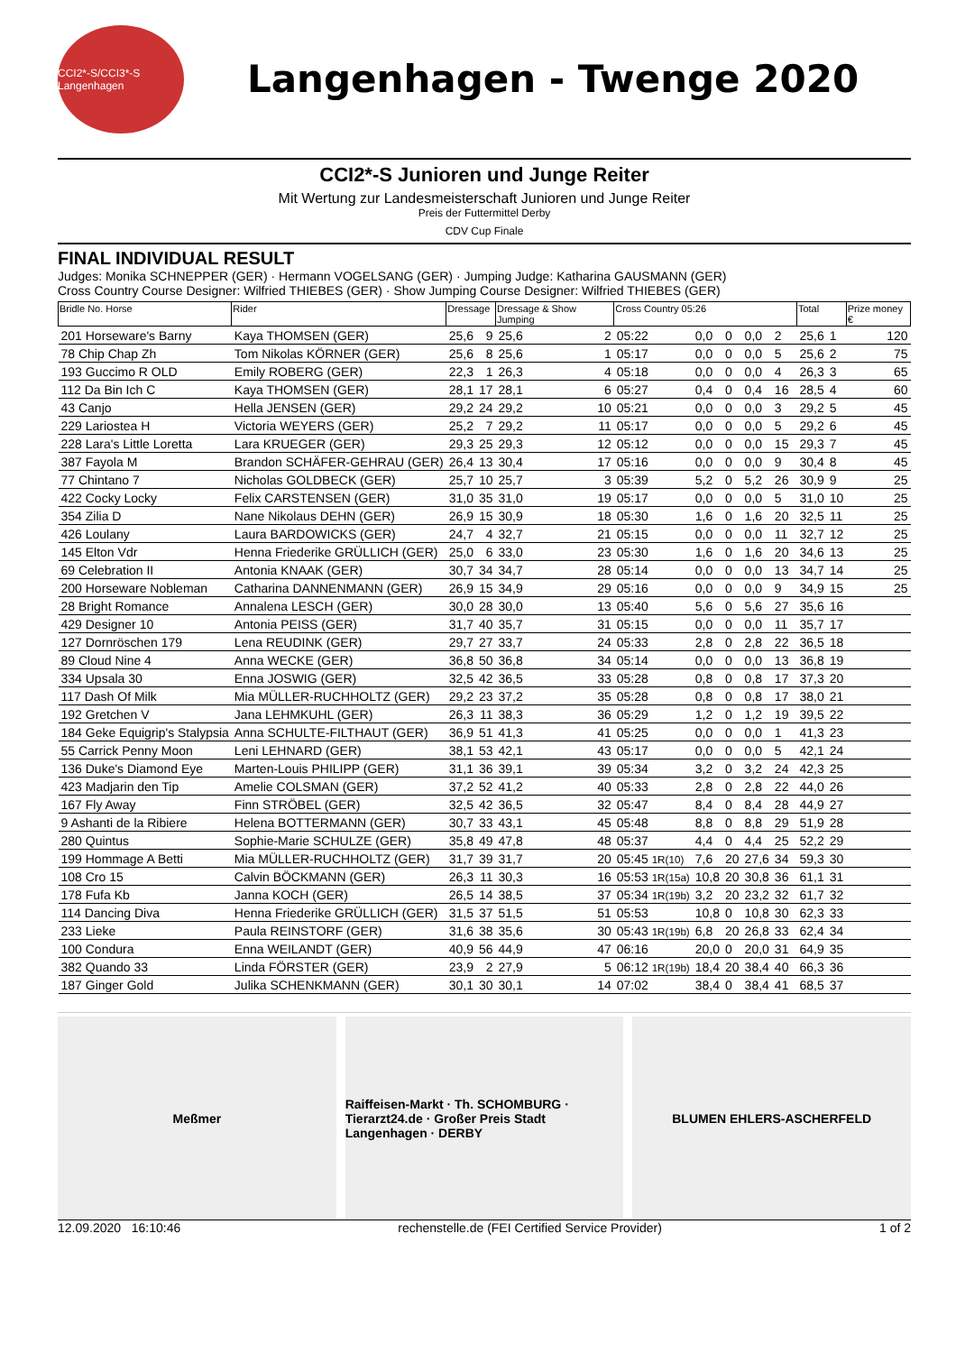CCI2*-S/CCI3*-S Langenhagen
Langenhagen - Twenge 2020
CCI2*-S Junioren und Junge Reiter
Mit Wertung zur Landesmeisterschaft Junioren und Junge Reiter
Preis der Futtermittel Derby
CDV Cup Finale
FINAL INDIVIDUAL RESULT
Judges: Monika SCHNEPPER (GER) · Hermann VOGELSANG (GER) · Jumping Judge: Katharina GAUSMANN (GER)
Cross Country Course Designer: Wilfried THIEBES (GER) · Show Jumping Course Designer: Wilfried THIEBES (GER)
| Bridle No. Horse | Rider | Dressage | | Dressage & Show Jumping | | Cross Country 05:26 | | | | | | Total | | Prize money € |
| --- | --- | --- | --- | --- | --- | --- | --- | --- | --- | --- | --- | --- | --- | --- |
| 201 Horseware's Barny | Kaya THOMSEN (GER) | 25,6 | 9 | 25,6 | 2 | 05:22 | 0,0 | 0 | 0,0 | 2 | | 25,6 | 1 | 120 |
| 78 Chip Chap Zh | Tom Nikolas KÖRNER (GER) | 25,6 | 8 | 25,6 | 1 | 05:17 | 0,0 | 0 | 0,0 | 5 | | 25,6 | 2 | 75 |
| 193 Guccimo R OLD | Emily ROBERG (GER) | 22,3 | 1 | 26,3 | 4 | 05:18 | 0,0 | 0 | 0,0 | 4 | | 26,3 | 3 | 65 |
| 112 Da Bin Ich C | Kaya THOMSEN (GER) | 28,1 | 17 | 28,1 | 6 | 05:27 | 0,4 | 0 | 0,4 | 16 | | 28,5 | 4 | 60 |
| 43 Canjo | Hella JENSEN (GER) | 29,2 | 24 | 29,2 | 10 | 05:21 | 0,0 | 0 | 0,0 | 3 | | 29,2 | 5 | 45 |
| 229 Lariostea H | Victoria WEYERS (GER) | 25,2 | 7 | 29,2 | 11 | 05:17 | 0,0 | 0 | 0,0 | 5 | | 29,2 | 6 | 45 |
| 228 Lara's Little Loretta | Lara KRUEGER (GER) | 29,3 | 25 | 29,3 | 12 | 05:12 | 0,0 | 0 | 0,0 | 15 | | 29,3 | 7 | 45 |
| 387 Fayola M | Brandon SCHÄFER-GEHRAU (GER) | 26,4 | 13 | 30,4 | 17 | 05:16 | 0,0 | 0 | 0,0 | 9 | | 30,4 | 8 | 45 |
| 77 Chintano 7 | Nicholas GOLDBECK (GER) | 25,7 | 10 | 25,7 | 3 | 05:39 | 5,2 | 0 | 5,2 | 26 | | 30,9 | 9 | 25 |
| 422 Cocky Locky | Felix CARSTENSEN (GER) | 31,0 | 35 | 31,0 | 19 | 05:17 | 0,0 | 0 | 0,0 | 5 | | 31,0 | 10 | 25 |
| 354 Zilia D | Nane Nikolaus DEHN (GER) | 26,9 | 15 | 30,9 | 18 | 05:30 | 1,6 | 0 | 1,6 | 20 | | 32,5 | 11 | 25 |
| 426 Loulany | Laura BARDOWICKS (GER) | 24,7 | 4 | 32,7 | 21 | 05:15 | 0,0 | 0 | 0,0 | 11 | | 32,7 | 12 | 25 |
| 145 Elton Vdr | Henna Friederike GRÜLLICH (GER) | 25,0 | 6 | 33,0 | 23 | 05:30 | 1,6 | 0 | 1,6 | 20 | | 34,6 | 13 | 25 |
| 69 Celebration II | Antonia KNAAK (GER) | 30,7 | 34 | 34,7 | 28 | 05:14 | 0,0 | 0 | 0,0 | 13 | | 34,7 | 14 | 25 |
| 200 Horseware Nobleman | Catharina DANNENMANN (GER) | 26,9 | 15 | 34,9 | 29 | 05:16 | 0,0 | 0 | 0,0 | 9 | | 34,9 | 15 | 25 |
| 28 Bright Romance | Annalena LESCH (GER) | 30,0 | 28 | 30,0 | 13 | 05:40 | 5,6 | 0 | 5,6 | 27 | | 35,6 | 16 | |
| 429 Designer 10 | Antonia PEISS (GER) | 31,7 | 40 | 35,7 | 31 | 05:15 | 0,0 | 0 | 0,0 | 11 | | 35,7 | 17 | |
| 127 Dornröschen 179 | Lena REUDINK (GER) | 29,7 | 27 | 33,7 | 24 | 05:33 | 2,8 | 0 | 2,8 | 22 | | 36,5 | 18 | |
| 89 Cloud Nine 4 | Anna WECKE (GER) | 36,8 | 50 | 36,8 | 34 | 05:14 | 0,0 | 0 | 0,0 | 13 | | 36,8 | 19 | |
| 334 Upsala 30 | Enna JOSWIG (GER) | 32,5 | 42 | 36,5 | 33 | 05:28 | 0,8 | 0 | 0,8 | 17 | | 37,3 | 20 | |
| 117 Dash Of Milk | Mia MÜLLER-RUCHHOLTZ (GER) | 29,2 | 23 | 37,2 | 35 | 05:28 | 0,8 | 0 | 0,8 | 17 | | 38,0 | 21 | |
| 192 Gretchen V | Jana LEHMKUHL (GER) | 26,3 | 11 | 38,3 | 36 | 05:29 | 1,2 | 0 | 1,2 | 19 | | 39,5 | 22 | |
| 184 Geke Equigrip's Stalypsia | Anna SCHULTE-FILTHAUT (GER) | 36,9 | 51 | 41,3 | 41 | 05:25 | 0,0 | 0 | 0,0 | 1 | | 41,3 | 23 | |
| 55 Carrick Penny Moon | Leni LEHNARD (GER) | 38,1 | 53 | 42,1 | 43 | 05:17 | 0,0 | 0 | 0,0 | 5 | | 42,1 | 24 | |
| 136 Duke's Diamond Eye | Marten-Louis PHILIPP (GER) | 31,1 | 36 | 39,1 | 39 | 05:34 | 3,2 | 0 | 3,2 | 24 | | 42,3 | 25 | |
| 423 Madjarin den Tip | Amelie COLSMAN (GER) | 37,2 | 52 | 41,2 | 40 | 05:33 | 2,8 | 0 | 2,8 | 22 | | 44,0 | 26 | |
| 167 Fly Away | Finn STRÖBEL (GER) | 32,5 | 42 | 36,5 | 32 | 05:47 | 8,4 | 0 | 8,4 | 28 | | 44,9 | 27 | |
| 9 Ashanti de la Ribiere | Helena BOTTERMANN (GER) | 30,7 | 33 | 43,1 | 45 | 05:48 | 8,8 | 0 | 8,8 | 29 | | 51,9 | 28 | |
| 280 Quintus | Sophie-Marie SCHULZE (GER) | 35,8 | 49 | 47,8 | 48 | 05:37 | 4,4 | 0 | 4,4 | 25 | | 52,2 | 29 | |
| 199 Hommage A Betti | Mia MÜLLER-RUCHHOLTZ (GER) | 31,7 | 39 | 31,7 | 20 | 05:45 1R(10) | 7,6 | 20 | 27,6 | 34 | | 59,3 | 30 | |
| 108 Cro 15 | Calvin BÖCKMANN (GER) | 26,3 | 11 | 30,3 | 16 | 05:53 1R(15a) | 10,8 | 20 | 30,8 | 36 | | 61,1 | 31 | |
| 178 Fufa Kb | Janna KOCH (GER) | 26,5 | 14 | 38,5 | 37 | 05:34 1R(19b) | 3,2 | 20 | 23,2 | 32 | | 61,7 | 32 | |
| 114 Dancing Diva | Henna Friederike GRÜLLICH (GER) | 31,5 | 37 | 51,5 | 51 | 05:53 | 10,8 | 0 | 10,8 | 30 | | 62,3 | 33 | |
| 233 Lieke | Paula REINSTORF (GER) | 31,6 | 38 | 35,6 | 30 | 05:43 1R(19b) | 6,8 | 20 | 26,8 | 33 | | 62,4 | 34 | |
| 100 Condura | Enna WEILANDT (GER) | 40,9 | 56 | 44,9 | 47 | 06:16 | 20,0 | 0 | 20,0 | 31 | | 64,9 | 35 | |
| 382 Quando 33 | Linda FÖRSTER (GER) | 23,9 | 2 | 27,9 | 5 | 06:12 1R(19b) | 18,4 | 20 | 38,4 | 40 | | 66,3 | 36 | |
| 187 Ginger Gold | Julika SCHENKMANN (GER) | 30,1 | 30 | 30,1 | 14 | 07:02 | 38,4 | 0 | 38,4 | 41 | | 68,5 | 37 | |
Meßmer Raiffeisen-Markt · Th. SCHOMBURG · Tierarzt24.de · Großer Preis Stadt Langenhagen · DERBY
BLUMEN EHLERS-ASCHERFELD
12.09.2020 16:10:46 rechenstelle.de (FEI Certified Service Provider) 1 of 2